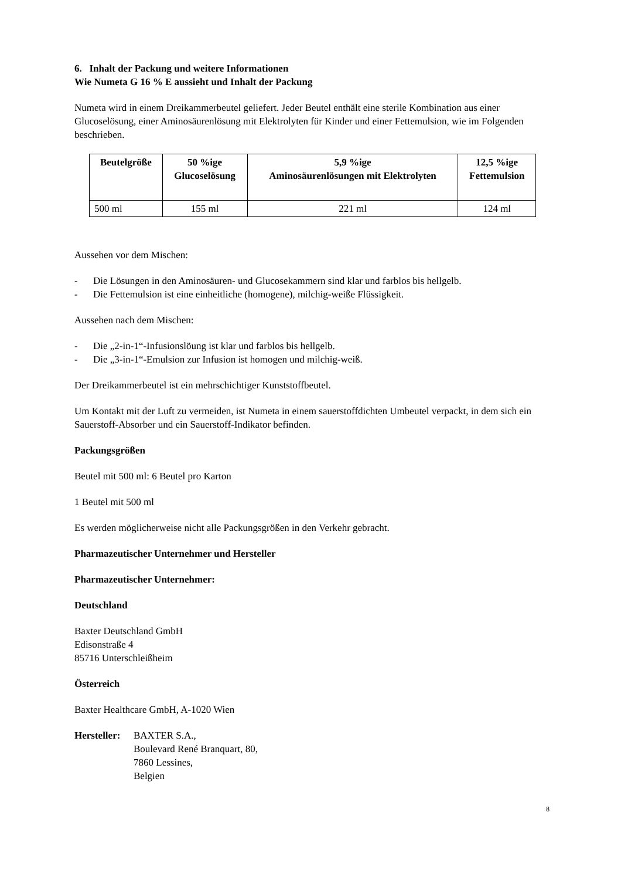6. Inhalt der Packung und weitere Informationen
Wie Numeta G 16 % E aussieht und Inhalt der Packung
Numeta wird in einem Dreikammerbeutel geliefert. Jeder Beutel enthält eine sterile Kombination aus einer Glucoselösung, einer Aminosäurenlösung mit Elektrolyten für Kinder und einer Fettemulsion, wie im Folgenden beschrieben.
| Beutelgröße | 50 %ige Glucoselösung | 5,9 %ige Aminosäurenlösungen mit Elektrolyten | 12,5 %ige Fettemulsion |
| --- | --- | --- | --- |
| 500 ml | 155 ml | 221 ml | 124 ml |
Aussehen vor dem Mischen:
- Die Lösungen in den Aminosäuren- und Glucosekammern sind klar und farblos bis hellgelb.
- Die Fettemulsion ist eine einheitliche (homogene), milchig-weiße Flüssigkeit.
Aussehen nach dem Mischen:
- Die „2-in-1“-Infusionslöung ist klar und farblos bis hellgelb.
- Die „3-in-1“-Emulsion zur Infusion ist homogen und milchig-weiß.
Der Dreikammerbeutel ist ein mehrschichtiger Kunststoffbeutel.
Um Kontakt mit der Luft zu vermeiden, ist Numeta in einem sauerstoffdichten Umbeutel verpackt, in dem sich ein Sauerstoff-Absorber und ein Sauerstoff-Indikator befinden.
Packungsgrößen
Beutel mit 500 ml: 6 Beutel pro Karton
1 Beutel mit 500 ml
Es werden möglicherweise nicht alle Packungsgrößen in den Verkehr gebracht.
Pharmazeutischer Unternehmer und Hersteller
Pharmazeutischer Unternehmer:
Deutschland
Baxter Deutschland GmbH
Edisonstraße 4
85716 Unterschleißheim
Österreich
Baxter Healthcare GmbH, A-1020 Wien
Hersteller: BAXTER S.A.,
Boulevard René Branquart, 80,
7860 Lessines,
Belgien
8